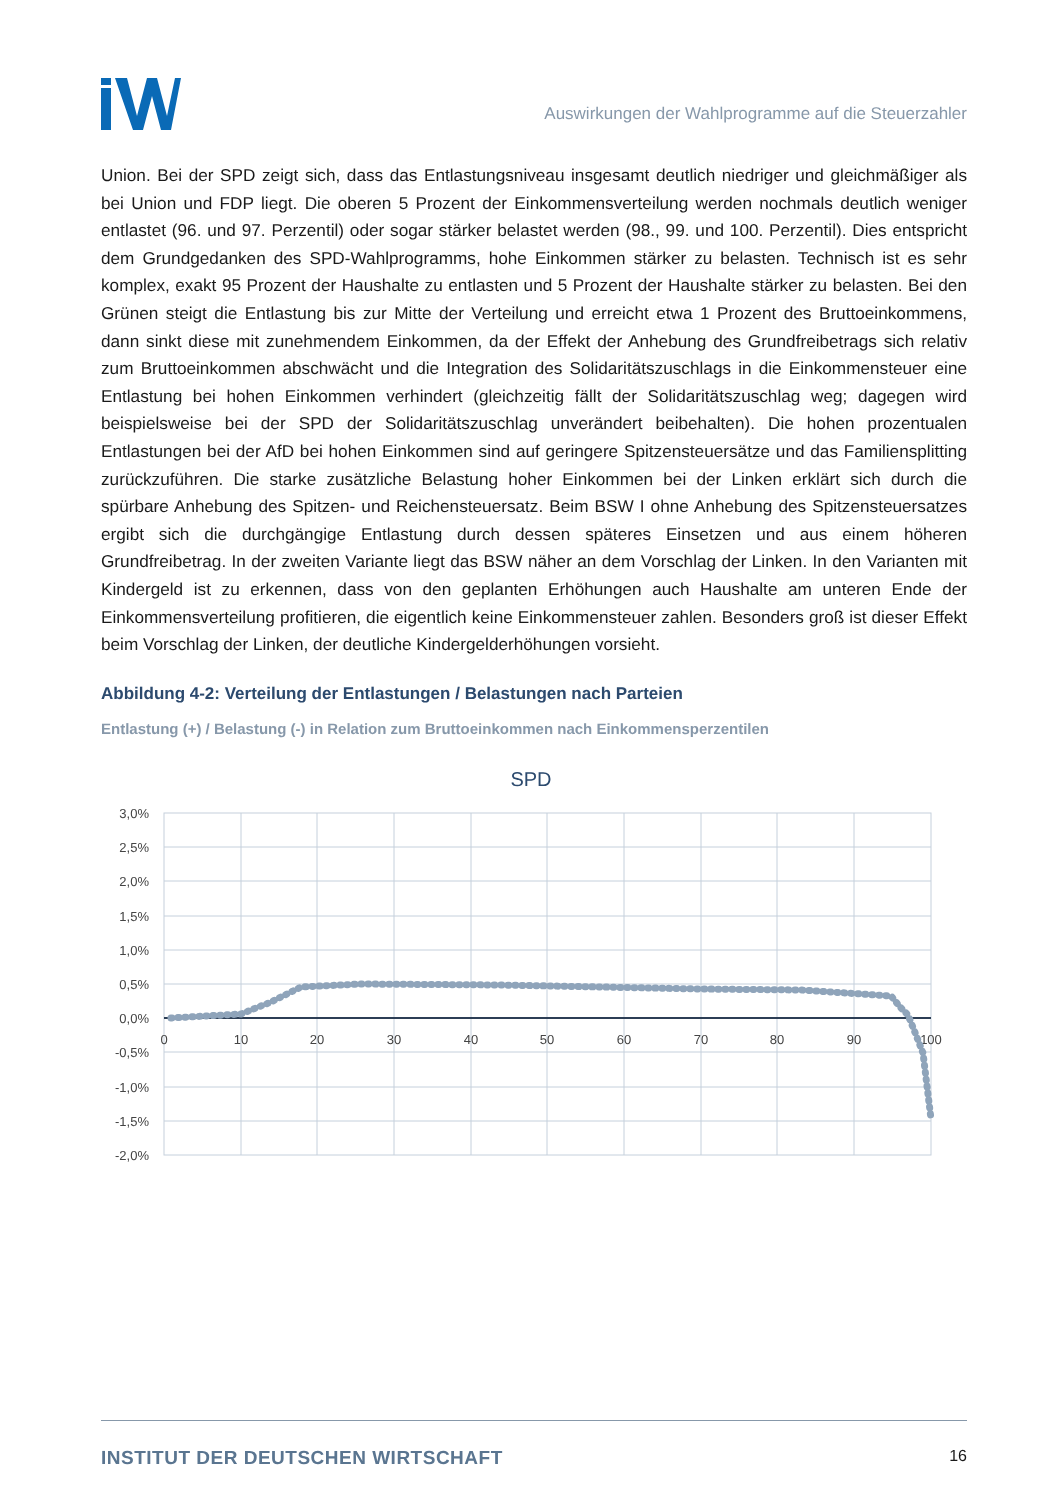Auswirkungen der Wahlprogramme auf die Steuerzahler
Union. Bei der SPD zeigt sich, dass das Entlastungsniveau insgesamt deutlich niedriger und gleichmäßiger als bei Union und FDP liegt. Die oberen 5 Prozent der Einkommensverteilung werden nochmals deutlich weniger entlastet (96. und 97. Perzentil) oder sogar stärker belastet werden (98., 99. und 100. Perzentil). Dies entspricht dem Grundgedanken des SPD-Wahlprogramms, hohe Einkommen stärker zu belasten. Technisch ist es sehr komplex, exakt 95 Prozent der Haushalte zu entlasten und 5 Prozent der Haushalte stärker zu belasten. Bei den Grünen steigt die Entlastung bis zur Mitte der Verteilung und erreicht etwa 1 Prozent des Bruttoeinkommens, dann sinkt diese mit zunehmendem Einkommen, da der Effekt der Anhebung des Grundfreibetrags sich relativ zum Bruttoeinkommen abschwächt und die Integration des Solidaritätszuschlags in die Einkommensteuer eine Entlastung bei hohen Einkommen verhindert (gleichzeitig fällt der Solidaritätszuschlag weg; dagegen wird beispielsweise bei der SPD der Solidaritätszuschlag unverändert beibehalten). Die hohen prozentualen Entlastungen bei der AfD bei hohen Einkommen sind auf geringere Spitzensteuersätze und das Familiensplitting zurückzuführen. Die starke zusätzliche Belastung hoher Einkommen bei der Linken erklärt sich durch die spürbare Anhebung des Spitzen- und Reichensteuersatz. Beim BSW I ohne Anhebung des Spitzensteuersatzes ergibt sich die durchgängige Entlastung durch dessen späteres Einsetzen und aus einem höheren Grundfreibetrag. In der zweiten Variante liegt das BSW näher an dem Vorschlag der Linken. In den Varianten mit Kindergeld ist zu erkennen, dass von den geplanten Erhöhungen auch Haushalte am unteren Ende der Einkommensverteilung profitieren, die eigentlich keine Einkommensteuer zahlen. Besonders groß ist dieser Effekt beim Vorschlag der Linken, der deutliche Kindergelderhöhungen vorsieht.
Abbildung 4-2: Verteilung der Entlastungen / Belastungen nach Parteien
Entlastung (+) / Belastung (-) in Relation zum Bruttoeinkommen nach Einkommensperzentilen
SPD
3,0%
2,5%
2,0%
1,5%
1,0%
0,5%
0,0%
-0,5%
-1,0%
-1,5%
-2,0%
0
10
20
30
40
50
60
70
80
90
100
INSTITUT DER DEUTSCHEN WIRTSCHAFT 16